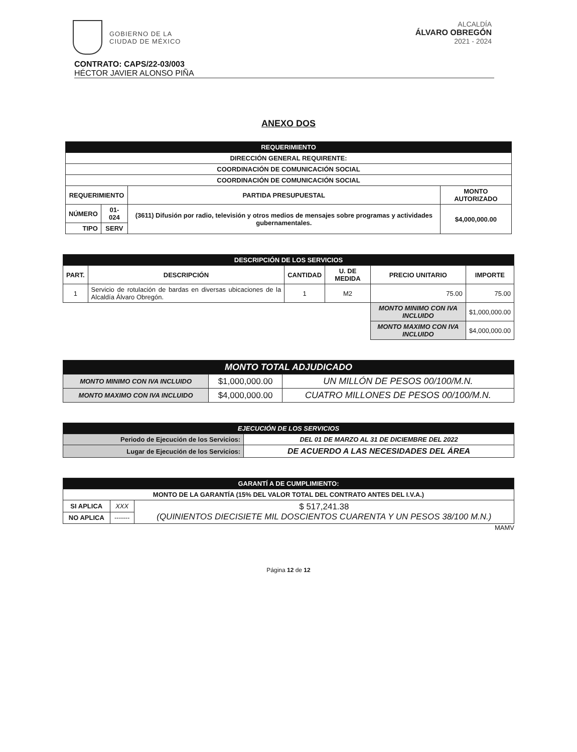GOBIERNO DE LA
CIUDAD DE MÉXICO
ALCALDÍA
ÁLVARO OBREGÓN
2021 - 2024
CONTRATO: CAPS/22-03/003
HÉCTOR JAVIER ALONSO PIÑA
ANEXO DOS
| REQUERIMIENTO | | | |
| --- | --- | --- | --- |
| DIRECCIÓN GENERAL REQUIRENTE: | | | |
| COORDINACIÓN DE COMUNICACIÓN SOCIAL | | | |
| COORDINACIÓN DE COMUNICACIÓN SOCIAL | | | |
| REQUERIMIENTO | | PARTIDA PRESUPUESTAL | MONTO AUTORIZADO |
| NÚMERO | 01-024 | (3611) Difusión por radio, televisión y otros medios de mensajes sobre programas y actividades gubernamentales. | $4,000,000.00 |
| TIPO | SERV | | |
| DESCRIPCIÓN DE LOS SERVICIOS | | | | | |
| --- | --- | --- | --- | --- | --- |
| PART. | DESCRIPCIÓN | CANTIDAD | U. DE MEDIDA | PRECIO UNITARIO | IMPORTE |
| 1 | Servicio de rotulación de bardas en diversas ubicaciones de la Alcaldía Álvaro Obregón. | 1 | M2 | 75.00 | 75.00 |
| | | | | MONTO MINIMO CON IVA INCLUIDO | $1,000,000.00 |
| | | | | MONTO MAXIMO CON IVA INCLUIDO | $4,000,000.00 |
| MONTO TOTAL ADJUDICADO | | |
| --- | --- | --- |
| MONTO MINIMO CON IVA INCLUIDO | $1,000,000.00 | UN MILLÓN DE PESOS 00/100/M.N. |
| MONTO MAXIMO CON IVA INCLUIDO | $4,000,000.00 | CUATRO MILLONES DE PESOS 00/100/M.N. |
| EJECUCIÓN DE LOS SERVICIOS | |
| --- | --- |
| Periodo de Ejecución de los Servicios: | DEL 01 DE MARZO AL 31 DE DICIEMBRE DEL 2022 |
| Lugar de Ejecución de los Servicios: | DE ACUERDO A LAS NECESIDADES DEL ÁREA |
| GARANTÍ A DE CUMPLIMIENTO: | | |
| --- | --- | --- |
| MONTO DE LA GARANTÍA (15% DEL VALOR TOTAL DEL CONTRATO ANTES DEL I.V.A.) | | |
| SI APLICA | XXX | $ 517,241.38 (QUINIENTOS DIECISIETE MIL DOSCIENTOS CUARENTA Y UN PESOS 38/100 M.N.) |
| NO APLICA | ------- | |
MAMV
Página 12 de 12